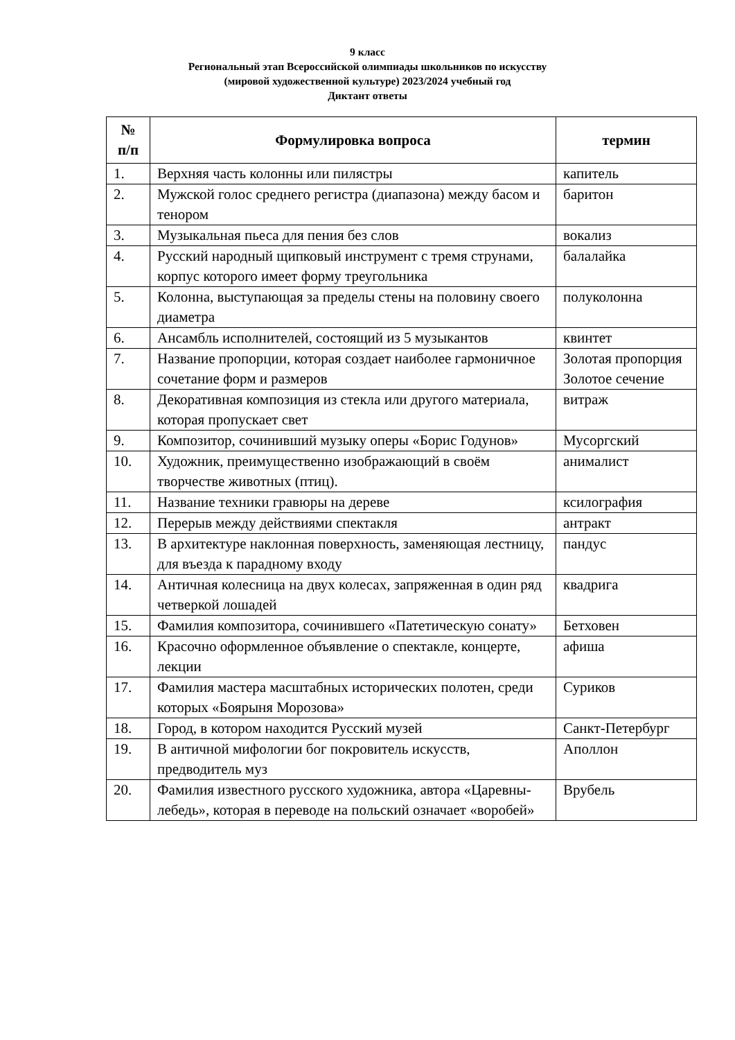9 класс
Региональный этап Всероссийской олимпиады школьников по искусству
(мировой художественной культуре) 2023/2024 учебный год
Диктант ответы
| № п/п | Формулировка вопроса | термин |
| --- | --- | --- |
| 1. | Верхняя часть колонны или пилястры | капитель |
| 2. | Мужской голос среднего регистра (диапазона) между басом и тенором | баритон |
| 3. | Музыкальная пьеса для пения без слов | вокализ |
| 4. | Русский народный щипковый инструмент с тремя струнами, корпус которого имеет форму треугольника | балалайка |
| 5. | Колонна, выступающая за пределы стены на половину своего диаметра | полуколонна |
| 6. | Ансамбль исполнителей, состоящий из 5 музыкантов | квинтет |
| 7. | Название пропорции, которая создает наиболее гармоничное сочетание форм и размеров | Золотая пропорция Золотое сечение |
| 8. | Декоративная композиция из стекла или другого материала, которая пропускает свет | витраж |
| 9. | Композитор, сочинивший музыку оперы «Борис Годунов» | Мусоргский |
| 10. | Художник, преимущественно изображающий в своём творчестве животных (птиц). | анималист |
| 11. | Название техники гравюры на дереве | ксилография |
| 12. | Перерыв между действиями спектакля | антракт |
| 13. | В архитектуре наклонная поверхность, заменяющая лестницу, для въезда к парадному входу | пандус |
| 14. | Античная колесница на двух колесах, запряженная в один ряд четверкой лошадей | квадрига |
| 15. | Фамилия композитора, сочинившего «Патетическую сонату» | Бетховен |
| 16. | Красочно оформленное объявление о спектакле, концерте, лекции | афиша |
| 17. | Фамилия мастера масштабных исторических полотен, среди которых «Боярыня Морозова» | Суриков |
| 18. | Город, в котором находится Русский музей | Санкт-Петербург |
| 19. | В античной мифологии бог покровитель искусств, предводитель муз | Аполлон |
| 20. | Фамилия известного русского художника, автора «Царевны-лебедь», которая в переводе на польский означает «воробей» | Врубель |